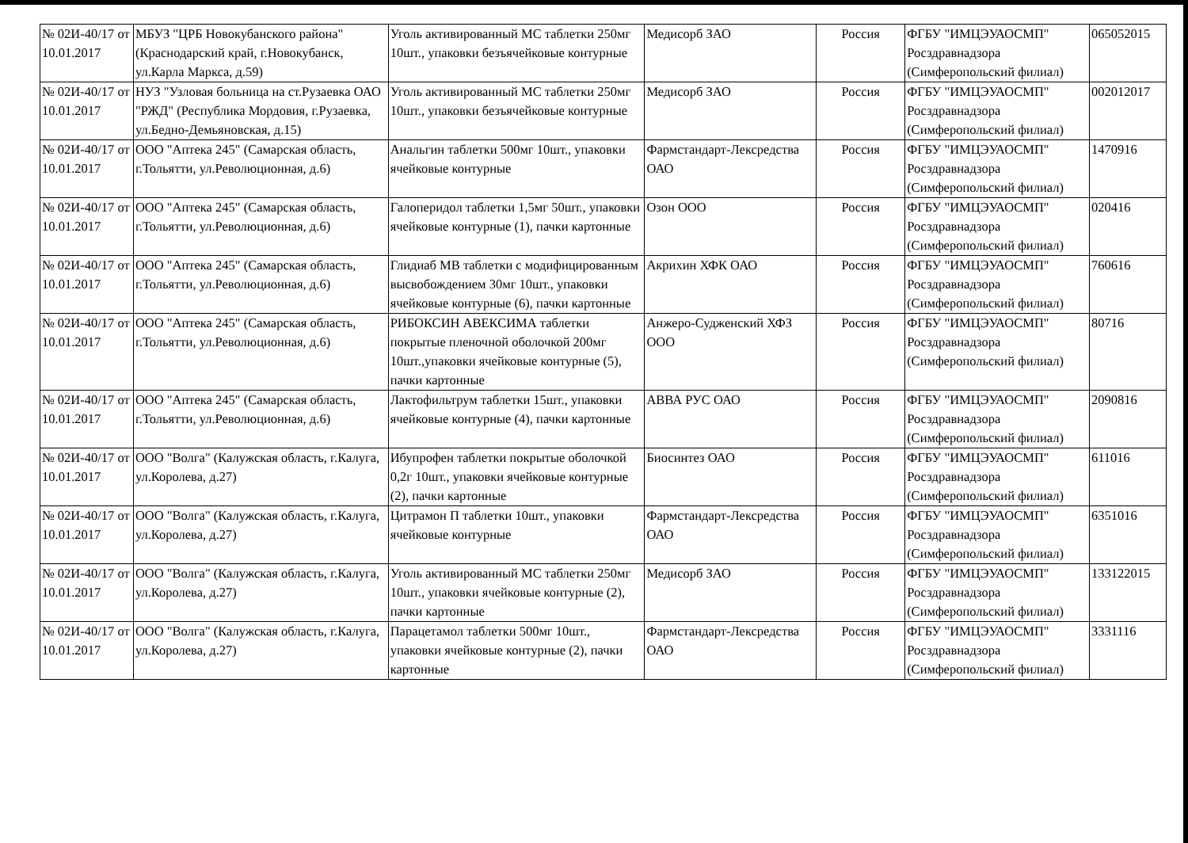| № 02И-40/17 от 10.01.2017 | МБУЗ "ЦРБ Новокубанского района" (Краснодарский край, г.Новокубанск, ул.Карла Маркса, д.59) | Уголь активированный МС таблетки 250мг 10шт., упаковки безъячейковые контурные | Медисорб ЗАО | Россия | ФГБУ "ИМЦЭУАОСМП" Росздравнадзора (Симферопольский филиал) | 065052015 |
| № 02И-40/17 от 10.01.2017 | НУЗ "Узловая больница на ст.Рузаевка ОАО "РЖД" (Республика Мордовия, г.Рузаевка, ул.Бедно-Демьяновская, д.15) | Уголь активированный МС таблетки 250мг 10шт., упаковки безъячейковые контурные | Медисорб ЗАО | Россия | ФГБУ "ИМЦЭУАОСМП" Росздравнадзора (Симферопольский филиал) | 002012017 |
| № 02И-40/17 от 10.01.2017 | ООО "Аптека 245" (Самарская область, г.Тольятти, ул.Революционная, д.6) | Анальгин таблетки 500мг 10шт., упаковки ячейковые контурные | Фармстандарт-Лексредства ОАО | Россия | ФГБУ "ИМЦЭУАОСМП" Росздравнадзора (Симферопольский филиал) | 1470916 |
| № 02И-40/17 от 10.01.2017 | ООО "Аптека 245" (Самарская область, г.Тольятти, ул.Революционная, д.6) | Галоперидол таблетки 1,5мг 50шт., упаковки ячейковые контурные (1), пачки картонные | Озон ООО | Россия | ФГБУ "ИМЦЭУАОСМП" Росздравнадзора (Симферопольский филиал) | 020416 |
| № 02И-40/17 от 10.01.2017 | ООО "Аптека 245" (Самарская область, г.Тольятти, ул.Революционная, д.6) | Глидиаб МВ таблетки с модифицированным высвобождением 30мг 10шт., упаковки ячейковые контурные (6), пачки картонные | Акрихин ХФК ОАО | Россия | ФГБУ "ИМЦЭУАОСМП" Росздравнадзора (Симферопольский филиал) | 760616 |
| № 02И-40/17 от 10.01.2017 | ООО "Аптека 245" (Самарская область, г.Тольятти, ул.Революционная, д.6) | РИБОКСИН АВЕКСИМА таблетки покрытые пленочной оболочкой 200мг 10шт.,упаковки ячейковые контурные (5), пачки картонные | Анжеро-Судженский ХФЗ ООО | Россия | ФГБУ "ИМЦЭУАОСМП" Росздравнадзора (Симферопольский филиал) | 80716 |
| № 02И-40/17 от 10.01.2017 | ООО "Аптека 245" (Самарская область, г.Тольятти, ул.Революционная, д.6) | Лактофильтрум таблетки 15шт., упаковки ячейковые контурные (4), пачки картонные | АВВА РУС ОАО | Россия | ФГБУ "ИМЦЭУАОСМП" Росздравнадзора (Симферопольский филиал) | 2090816 |
| № 02И-40/17 от 10.01.2017 | ООО "Волга" (Калужская область, г.Калуга, ул.Королева, д.27) | Ибупрофен таблетки покрытые оболочкой 0,2г 10шт., упаковки ячейковые контурные (2), пачки картонные | Биосинтез ОАО | Россия | ФГБУ "ИМЦЭУАОСМП" Росздравнадзора (Симферопольский филиал) | 611016 |
| № 02И-40/17 от 10.01.2017 | ООО "Волга" (Калужская область, г.Калуга, ул.Королева, д.27) | Цитрамон П таблетки 10шт., упаковки ячейковые контурные | Фармстандарт-Лексредства ОАО | Россия | ФГБУ "ИМЦЭУАОСМП" Росздравнадзора (Симферопольский филиал) | 6351016 |
| № 02И-40/17 от 10.01.2017 | ООО "Волга" (Калужская область, г.Калуга, ул.Королева, д.27) | Уголь активированный МС таблетки 250мг 10шт., упаковки ячейковые контурные (2), пачки картонные | Медисорб ЗАО | Россия | ФГБУ "ИМЦЭУАОСМП" Росздравнадзора (Симферопольский филиал) | 133122015 |
| № 02И-40/17 от 10.01.2017 | ООО "Волга" (Калужская область, г.Калуга, ул.Королева, д.27) | Парацетамол таблетки 500мг 10шт., упаковки ячейковые контурные (2), пачки картонные | Фармстандарт-Лексредства ОАО | Россия | ФГБУ "ИМЦЭУАОСМП" Росздравнадзора (Симферопольский филиал) | 3331116 |